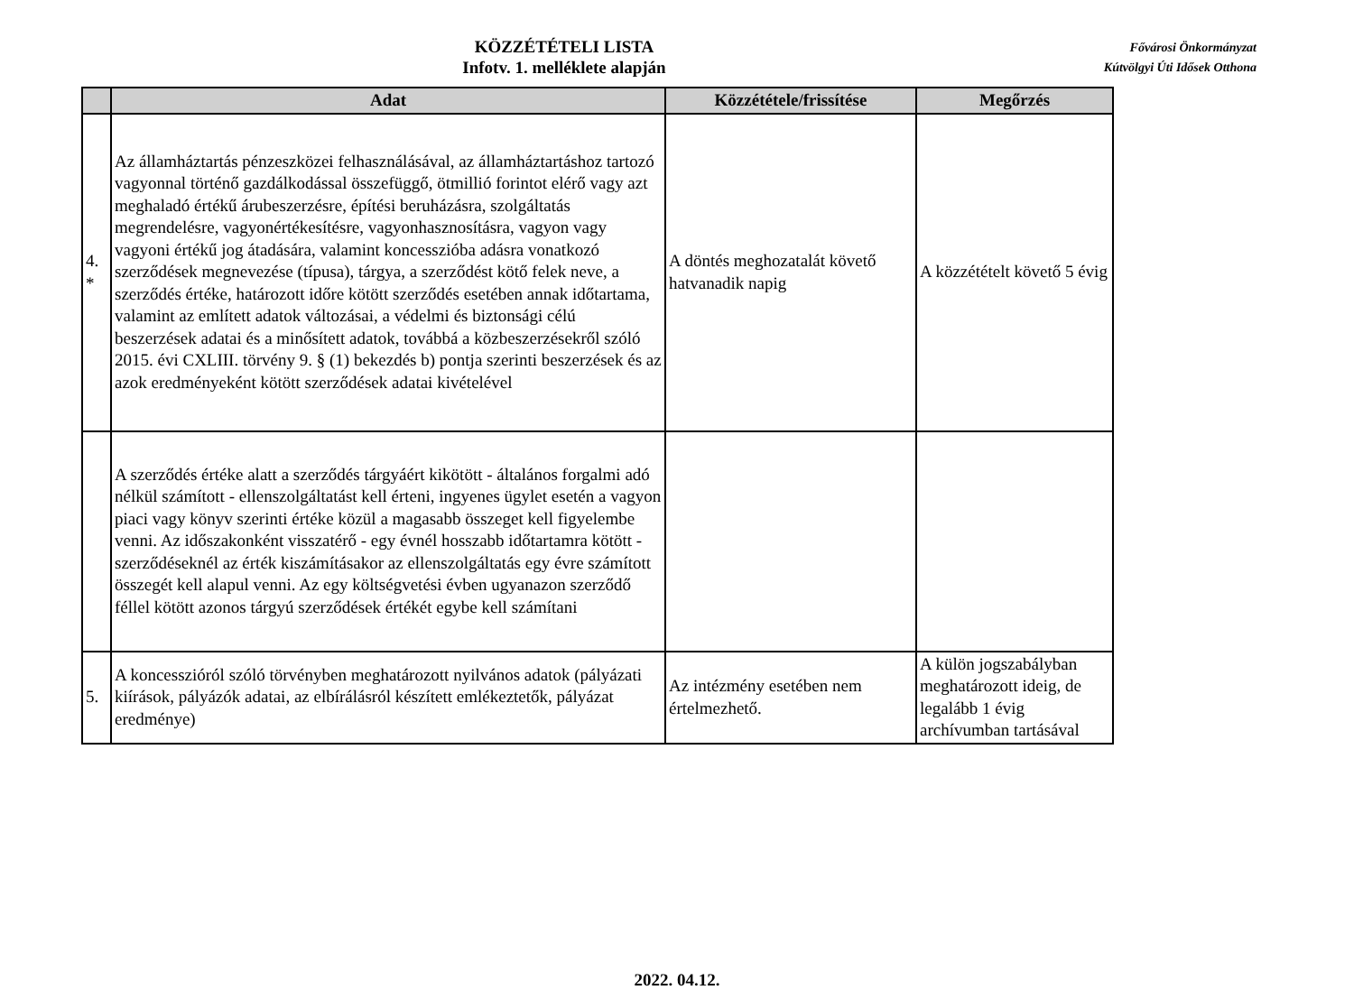KÖZZÉTÉTELI LISTA
Infotv. 1. melléklete alapján
Fővárosi Önkormányzat
Kútvölgyi Úti Idősek Otthona
| | Adat | Közzététele/frissítése | Megőrzés |
| --- | --- | --- | --- |
| 4. * | Az államháztartás pénzeszközei felhasználásával, az államháztartáshoz tartozó vagyonnal történő gazdálkodással összefüggő, ötmillió forintot elérő vagy azt meghaladó értékű árubeszerzésre, építési beruházásra, szolgáltatás megrendelésre, vagyonértékesítésre, vagyonhasznosításra, vagyon vagy vagyoni értékű jog átadására, valamint koncesszióba adásra vonatkozó szerződések megnevezése (típusa), tárgya, a szerződést kötő felek neve, a szerződés értéke, határozott időre kötött szerződés esetében annak időtartama, valamint az említett adatok változásai, a védelmi és biztonsági célú beszerzések adatai és a minősített adatok, továbbá a közbeszerzésekről szóló 2015. évi CXLIII. törvény 9. § (1) bekezdés b) pontja szerinti beszerzések és az azok eredményeként kötött szerződések adatai kivételével | A döntés meghozatalát követő hatvanadik napig | A közzétételt követő 5 évig |
| | A szerződés értéke alatt a szerződés tárgyáért kikötött - általános forgalmi adó nélkül számított - ellenszolgáltatást kell érteni, ingyenes ügylet esetén a vagyon piaci vagy könyv szerinti értéke közül a magasabb összeget kell figyelembe venni. Az időszakonként visszatérő - egy évnél hosszabb időtartamra kötött - szerződéseknél az érték kiszámításakor az ellenszolgáltatás egy évre számított összegét kell alapul venni. Az egy költségvetési évben ugyanazon szerződő féllel kötött azonos tárgyú szerződések értékét egybe kell számítani | | |
| 5. | A koncesszióról szóló törvényben meghatározott nyilvános adatok (pályázati kiírások, pályázók adatai, az elbírálásról készített emlékeztetők, pályázat eredménye) | Az intézmény esetében nem értelmezhető. | A külön jogszabályban meghatározott ideig, de legalább 1 évig archívumban tartásával |
2022. 04.12.